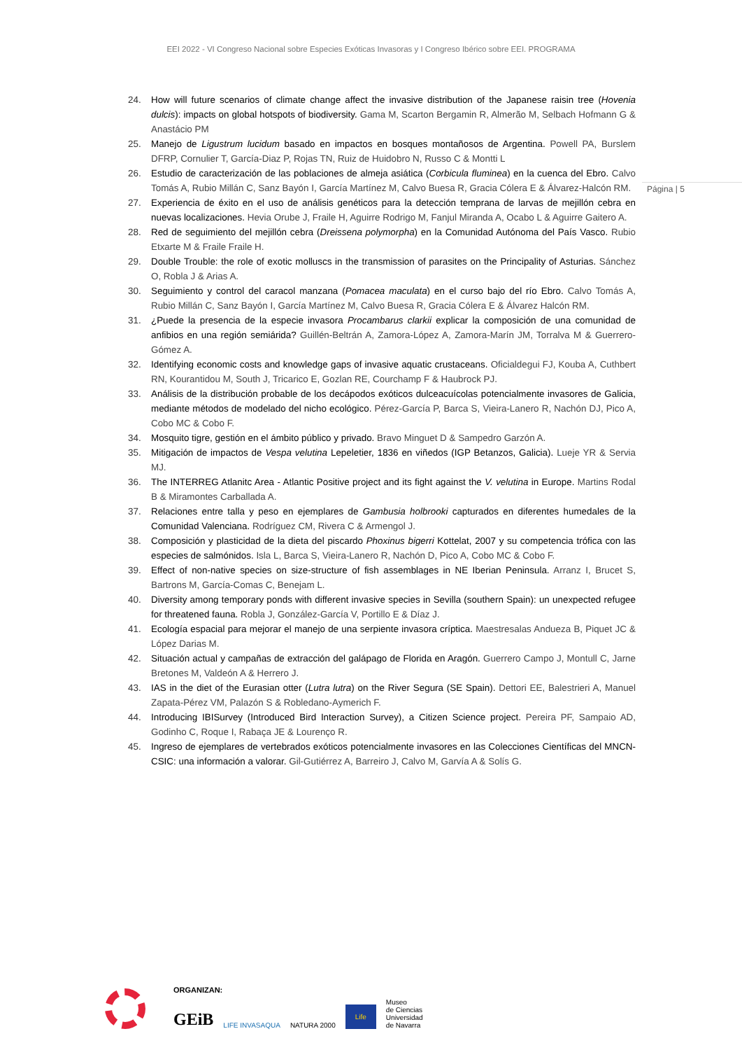EEI 2022 - VI Congreso Nacional sobre Especies Exóticas Invasoras y I Congreso Ibérico sobre EEI. PROGRAMA
Página | 5
24. How will future scenarios of climate change affect the invasive distribution of the Japanese raisin tree (Hovenia dulcis): impacts on global hotspots of biodiversity. Gama M, Scarton Bergamin R, Almerão M, Selbach Hofmann G & Anastácio PM
25. Manejo de Ligustrum lucidum basado en impactos en bosques montañosos de Argentina. Powell PA, Burslem DFRP, Cornulier T, García-Diaz P, Rojas TN, Ruiz de Huidobro N, Russo C & Montti L
26. Estudio de caracterización de las poblaciones de almeja asiática (Corbicula fluminea) en la cuenca del Ebro. Calvo Tomás A, Rubio Millán C, Sanz Bayón I, García Martínez M, Calvo Buesa R, Gracia Cólera E & Álvarez-Halcón RM.
27. Experiencia de éxito en el uso de análisis genéticos para la detección temprana de larvas de mejillón cebra en nuevas localizaciones. Hevia Orube J, Fraile H, Aguirre Rodrigo M, Fanjul Miranda A, Ocabo L & Aguirre Gaitero A.
28. Red de seguimiento del mejillón cebra (Dreissena polymorpha) en la Comunidad Autónoma del País Vasco. Rubio Etxarte M & Fraile Fraile H.
29. Double Trouble: the role of exotic molluscs in the transmission of parasites on the Principality of Asturias. Sánchez O, Robla J & Arias A.
30. Seguimiento y control del caracol manzana (Pomacea maculata) en el curso bajo del río Ebro. Calvo Tomás A, Rubio Millán C, Sanz Bayón I, García Martínez M, Calvo Buesa R, Gracia Cólera E & Álvarez Halcón RM.
31. ¿Puede la presencia de la especie invasora Procambarus clarkii explicar la composición de una comunidad de anfibios en una región semiárida? Guillén-Beltrán A, Zamora-López A, Zamora-Marín JM, Torralva M & Guerrero-Gómez A.
32. Identifying economic costs and knowledge gaps of invasive aquatic crustaceans. Oficialdegui FJ, Kouba A, Cuthbert RN, Kourantidou M, South J, Tricarico E, Gozlan RE, Courchamp F & Haubrock PJ.
33. Análisis de la distribución probable de los decápodos exóticos dulceacuícolas potencialmente invasores de Galicia, mediante métodos de modelado del nicho ecológico. Pérez-García P, Barca S, Vieira-Lanero R, Nachón DJ, Pico A, Cobo MC & Cobo F.
34. Mosquito tigre, gestión en el ámbito público y privado. Bravo Minguet D & Sampedro Garzón A.
35. Mitigación de impactos de Vespa velutina Lepeletier, 1836 en viñedos (IGP Betanzos, Galicia). Lueje YR & Servia MJ.
36. The INTERREG Atlanitc Area - Atlantic Positive project and its fight against the V. velutina in Europe. Martins Rodal B & Miramontes Carballada A.
37. Relaciones entre talla y peso en ejemplares de Gambusia holbrooki capturados en diferentes humedales de la Comunidad Valenciana. Rodríguez CM, Rivera C & Armengol J.
38. Composición y plasticidad de la dieta del piscardo Phoxinus bigerri Kottelat, 2007 y su competencia trófica con las especies de salmónidos. Isla L, Barca S, Vieira-Lanero R, Nachón D, Pico A, Cobo MC & Cobo F.
39. Effect of non-native species on size-structure of fish assemblages in NE Iberian Peninsula. Arranz I, Brucet S, Bartrons M, García-Comas C, Benejam L.
40. Diversity among temporary ponds with different invasive species in Sevilla (southern Spain): un unexpected refugee for threatened fauna. Robla J, González-García V, Portillo E & Díaz J.
41. Ecología espacial para mejorar el manejo de una serpiente invasora críptica. Maestresalas Andueza B, Piquet JC & López Darias M.
42. Situación actual y campañas de extracción del galápago de Florida en Aragón. Guerrero Campo J, Montull C, Jarne Bretones M, Valdeón A & Herrero J.
43. IAS in the diet of the Eurasian otter (Lutra lutra) on the River Segura (SE Spain). Dettori EE, Balestrieri A, Manuel Zapata-Pérez VM, Palazón S & Robledano-Aymerich F.
44. Introducing IBISurvey (Introduced Bird Interaction Survey), a Citizen Science project. Pereira PF, Sampaio AD, Godinho C, Roque I, Rabaça JE & Lourenço R.
45. Ingreso de ejemplares de vertebrados exóticos potencialmente invasores en las Colecciones Científicas del MNCN-CSIC: una información a valorar. Gil-Gutiérrez A, Barreiro J, Calvo M, Garvía A & Solís G.
ORGANIZAN:
GEiB LIFE INVASAQUA NATURA 2000 Life Museo
de Ciencias
Universidad
de Navarra